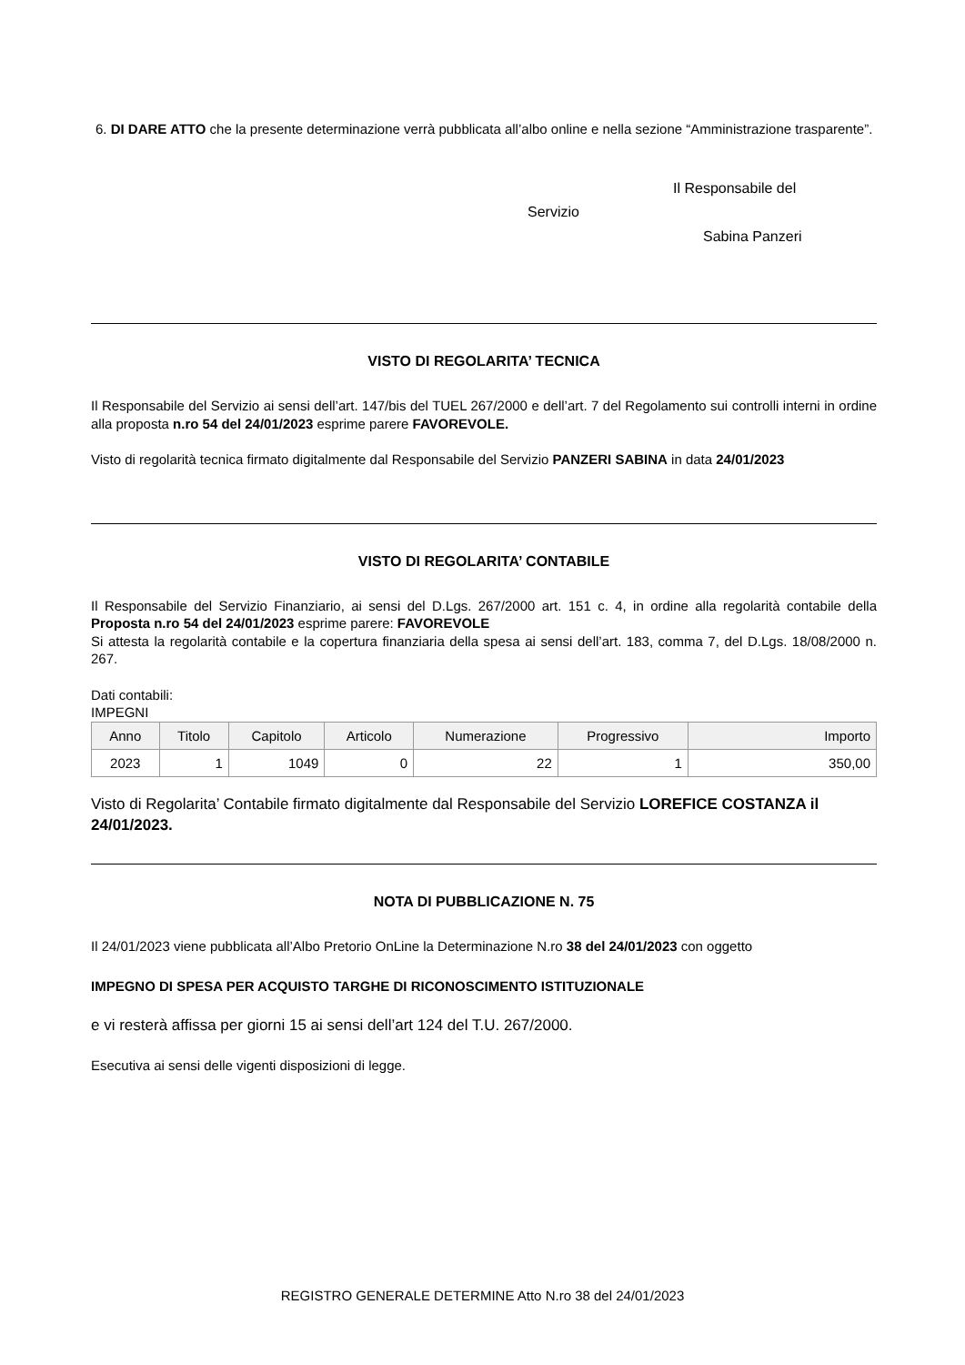6. DI DARE ATTO che la presente determinazione verrà pubblicata all’albo online e nella sezione “Amministrazione trasparente”.
Il Responsabile del
Servizio
Sabina Panzeri
VISTO DI REGOLARITA’ TECNICA
Il Responsabile del Servizio ai sensi dell’art. 147/bis del TUEL 267/2000 e dell’art. 7 del Regolamento sui controlli interni in ordine alla proposta n.ro 54 del 24/01/2023 esprime parere FAVOREVOLE.
Visto di regolarità tecnica firmato digitalmente dal Responsabile del Servizio PANZERI SABINA in data 24/01/2023
VISTO DI REGOLARITA’ CONTABILE
Il Responsabile del Servizio Finanziario, ai sensi del D.Lgs. 267/2000 art. 151 c. 4, in ordine alla regolarità contabile della Proposta n.ro 54 del 24/01/2023 esprime parere: FAVOREVOLE
Si attesta la regolarità contabile e la copertura finanziaria della spesa ai sensi dell’art. 183, comma 7, del D.Lgs. 18/08/2000 n. 267.
Dati contabili:
IMPEGNI
| Anno | Titolo | Capitolo | Articolo | Numerazione | Progressivo | Importo |
| --- | --- | --- | --- | --- | --- | --- |
| 2023 | 1 | 1049 | 0 | 22 | 1 | 350,00 |
Visto di Regolarita’ Contabile firmato digitalmente dal Responsabile del Servizio LOREFICE COSTANZA il 24/01/2023.
NOTA DI PUBBLICAZIONE N. 75
Il 24/01/2023 viene pubblicata all’Albo Pretorio OnLine la Determinazione N.ro 38 del 24/01/2023 con oggetto
IMPEGNO DI SPESA PER ACQUISTO TARGHE DI RICONOSCIMENTO ISTITUZIONALE
e vi resterà affissa per giorni 15 ai sensi dell’art 124 del T.U. 267/2000.
Esecutiva ai sensi delle vigenti disposizioni di legge.
REGISTRO GENERALE DETERMINE Atto N.ro 38 del 24/01/2023